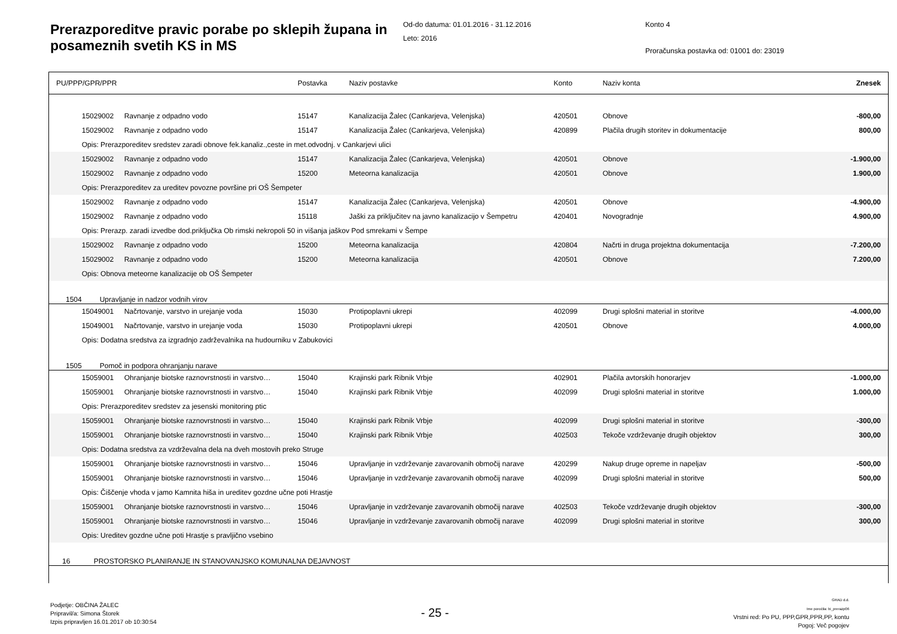Prerazporeditve pravic porabe po sklepih župana in posameznih svetih KS in MS
Od-do datuma: 01.01.2016 - 31.12.2016
Leto: 2016
Konto 4
Proračunska postavka od: 01001 do: 23019
| PU/PPP/GPR/PPR | | | Postavka | Naziv postavke | Konto | Naziv konta | Znesek |
| --- | --- | --- | --- | --- | --- | --- | --- |
| | 15029002 | Ravnanje z odpadno vodo | 15147 | Kanalizacija Žalec (Cankarjeva, Velenjska) | 420501 | Obnove | -800,00 |
| | 15029002 | Ravnanje z odpadno vodo | 15147 | Kanalizacija Žalec (Cankarjeva, Velenjska) | 420899 | Plačila drugih storitev in dokumentacije | 800,00 |
| | Opis: Prerazporeditev sredstev zaradi obnove fek.kanaliz.,ceste in met.odvodnj. v Cankarjevi ulici | | | | | | |
| | 15029002 | Ravnanje z odpadno vodo | 15147 | Kanalizacija Žalec (Cankarjeva, Velenjska) | 420501 | Obnove | -1.900,00 |
| | 15029002 | Ravnanje z odpadno vodo | 15200 | Meteorna kanalizacija | 420501 | Obnove | 1.900,00 |
| | Opis: Prerazporeditev za ureditev povozne površine pri OŠ Šempeter | | | | | | |
| | 15029002 | Ravnanje z odpadno vodo | 15147 | Kanalizacija Žalec (Cankarjeva, Velenjska) | 420501 | Obnove | -4.900,00 |
| | 15029002 | Ravnanje z odpadno vodo | 15118 | Jaški za priključitev na javno kanalizacijo v Šempetru | 420401 | Novogradnje | 4.900,00 |
| | Opis: Prerazp. zaradi izvedbe dod.priključka Ob rimski nekropoli 50 in višanja jaškov Pod smrekami v Šempe | | | | | | |
| | 15029002 | Ravnanje z odpadno vodo | 15200 | Meteorna kanalizacija | 420804 | Načrti in druga projektna dokumentacija | -7.200,00 |
| | 15029002 | Ravnanje z odpadno vodo | 15200 | Meteorna kanalizacija | 420501 | Obnove | 7.200,00 |
| | Opis: Obnova meteorne kanalizacije ob OŠ Šempeter | | | | | | |
| 1504 | Upravljanje in nadzor vodnih virov | | | | | | |
| | 15049001 | Načrtovanje, varstvo in urejanje voda | 15030 | Protipoplavni ukrepi | 402099 | Drugi splošni material in storitve | -4.000,00 |
| | 15049001 | Načrtovanje, varstvo in urejanje voda | 15030 | Protipoplavni ukrepi | 420501 | Obnove | 4.000,00 |
| | Opis: Dodatna sredstva za izgradnjo zadrževalnika na hudourniku v Zabukovici | | | | | | |
| 1505 | Pomoč in podpora ohranjanju narave | | | | | | |
| | 15059001 | Ohranjanje biotske raznovrstnosti in varstvo… | 15040 | Krajinski park Ribnik Vrbje | 402901 | Plačila avtorskih honorarjev | -1.000,00 |
| | 15059001 | Ohranjanje biotske raznovrstnosti in varstvo… | 15040 | Krajinski park Ribnik Vrbje | 402099 | Drugi splošni material in storitve | 1.000,00 |
| | Opis: Prerazporeditev sredstev za jesenski monitoring ptic | | | | | | |
| | 15059001 | Ohranjanje biotske raznovrstnosti in varstvo… | 15040 | Krajinski park Ribnik Vrbje | 402099 | Drugi splošni material in storitve | -300,00 |
| | 15059001 | Ohranjanje biotske raznovrstnosti in varstvo… | 15040 | Krajinski park Ribnik Vrbje | 402503 | Tekoče vzdrževanje drugih objektov | 300,00 |
| | Opis: Dodatna sredstva za vzdrževalna dela na dveh mostovih preko Struge | | | | | | |
| | 15059001 | Ohranjanje biotske raznovrstnosti in varstvo… | 15046 | Upravljanje in vzdrževanje zavarovanih območij narave | 420299 | Nakup druge opreme in napeljav | -500,00 |
| | 15059001 | Ohranjanje biotske raznovrstnosti in varstvo… | 15046 | Upravljanje in vzdrževanje zavarovanih območij narave | 402099 | Drugi splošni material in storitve | 500,00 |
| | Opis: Čiščenje vhoda v jamo Kamnita hiša in ureditev gozdne učne poti Hrastje | | | | | | |
| | 15059001 | Ohranjanje biotske raznovrstnosti in varstvo… | 15046 | Upravljanje in vzdrževanje zavarovanih območij narave | 402503 | Tekoče vzdrževanje drugih objektov | -300,00 |
| | 15059001 | Ohranjanje biotske raznovrstnosti in varstvo… | 15046 | Upravljanje in vzdrževanje zavarovanih območij narave | 402099 | Drugi splošni material in storitve | 300,00 |
| | Opis: Ureditev gozdne učne poti Hrastje s pravljično vsebino | | | | | | |
| 16 | PROSTORSKO PLANIRANJE IN STANOVANJSKO KOMUNALNA DEJAVNOST | | | | | | |
Podjetje: OBČINA ŽALEC
Pripravil/a: Simona Štorek
Izpis pripravljen 16.01.2017 ob 10:30:54
- 25 -
GRAD d.d.
Ime poročila: bi_prerazp06
Vrstni red: Po PU, PPP,GPR,PPR,PP, kontu
Pogoj: Več pogojev